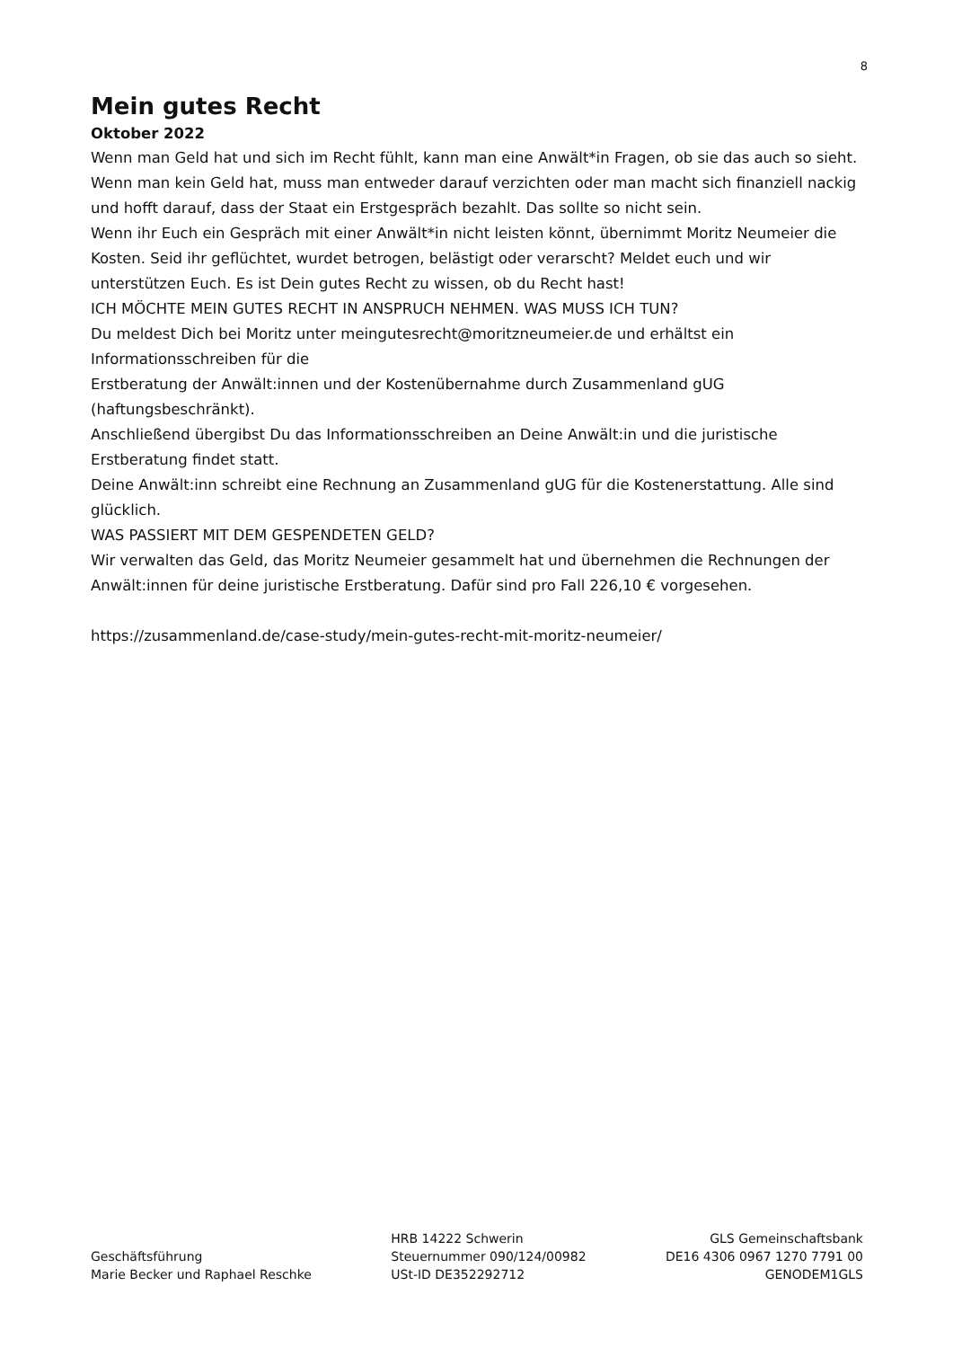8
Mein gutes Recht
Oktober 2022
Wenn man Geld hat und sich im Recht fühlt, kann man eine Anwält*in Fragen, ob sie das auch so sieht. Wenn man kein Geld hat, muss man entweder darauf verzichten oder man macht sich finanziell nackig und hofft darauf, dass der Staat ein Erstgespräch bezahlt. Das sollte so nicht sein.
Wenn ihr Euch ein Gespräch mit einer Anwält*in nicht leisten könnt, übernimmt Moritz Neumeier die Kosten. Seid ihr geflüchtet, wurdet betrogen, belästigt oder verarscht? Meldet euch und wir unterstützen Euch. Es ist Dein gutes Recht zu wissen, ob du Recht hast!
ICH MÖCHTE MEIN GUTES RECHT IN ANSPRUCH NEHMEN. WAS MUSS ICH TUN?
Du meldest Dich bei Moritz unter meingutesrecht@moritzneumeier.de und erhältst ein Informationsschreiben für die
Erstberatung der Anwält:innen und der Kostenübernahme durch Zusammenland gUG (haftungsbeschränkt).
Anschließend übergibst Du das Informationsschreiben an Deine Anwält:in und die juristische Erstberatung findet statt.
Deine Anwält:inn schreibt eine Rechnung an Zusammenland gUG für die Kostenerstattung. Alle sind glücklich.
WAS PASSIERT MIT DEM GESPENDETEN GELD?
Wir verwalten das Geld, das Moritz Neumeier gesammelt hat und übernehmen die Rechnungen der Anwält:innen für deine juristische Erstberatung. Dafür sind pro Fall 226,10 € vorgesehen.
https://zusammenland.de/case-study/mein-gutes-recht-mit-moritz-neumeier/
Geschäftsführung
Marie Becker und Raphael Reschke
HRB 14222 Schwerin
Steuernummer 090/124/00982
USt-ID DE352292712
GLS Gemeinschaftsbank
DE16 4306 0967 1270 7791 00
GENODEM1GLS